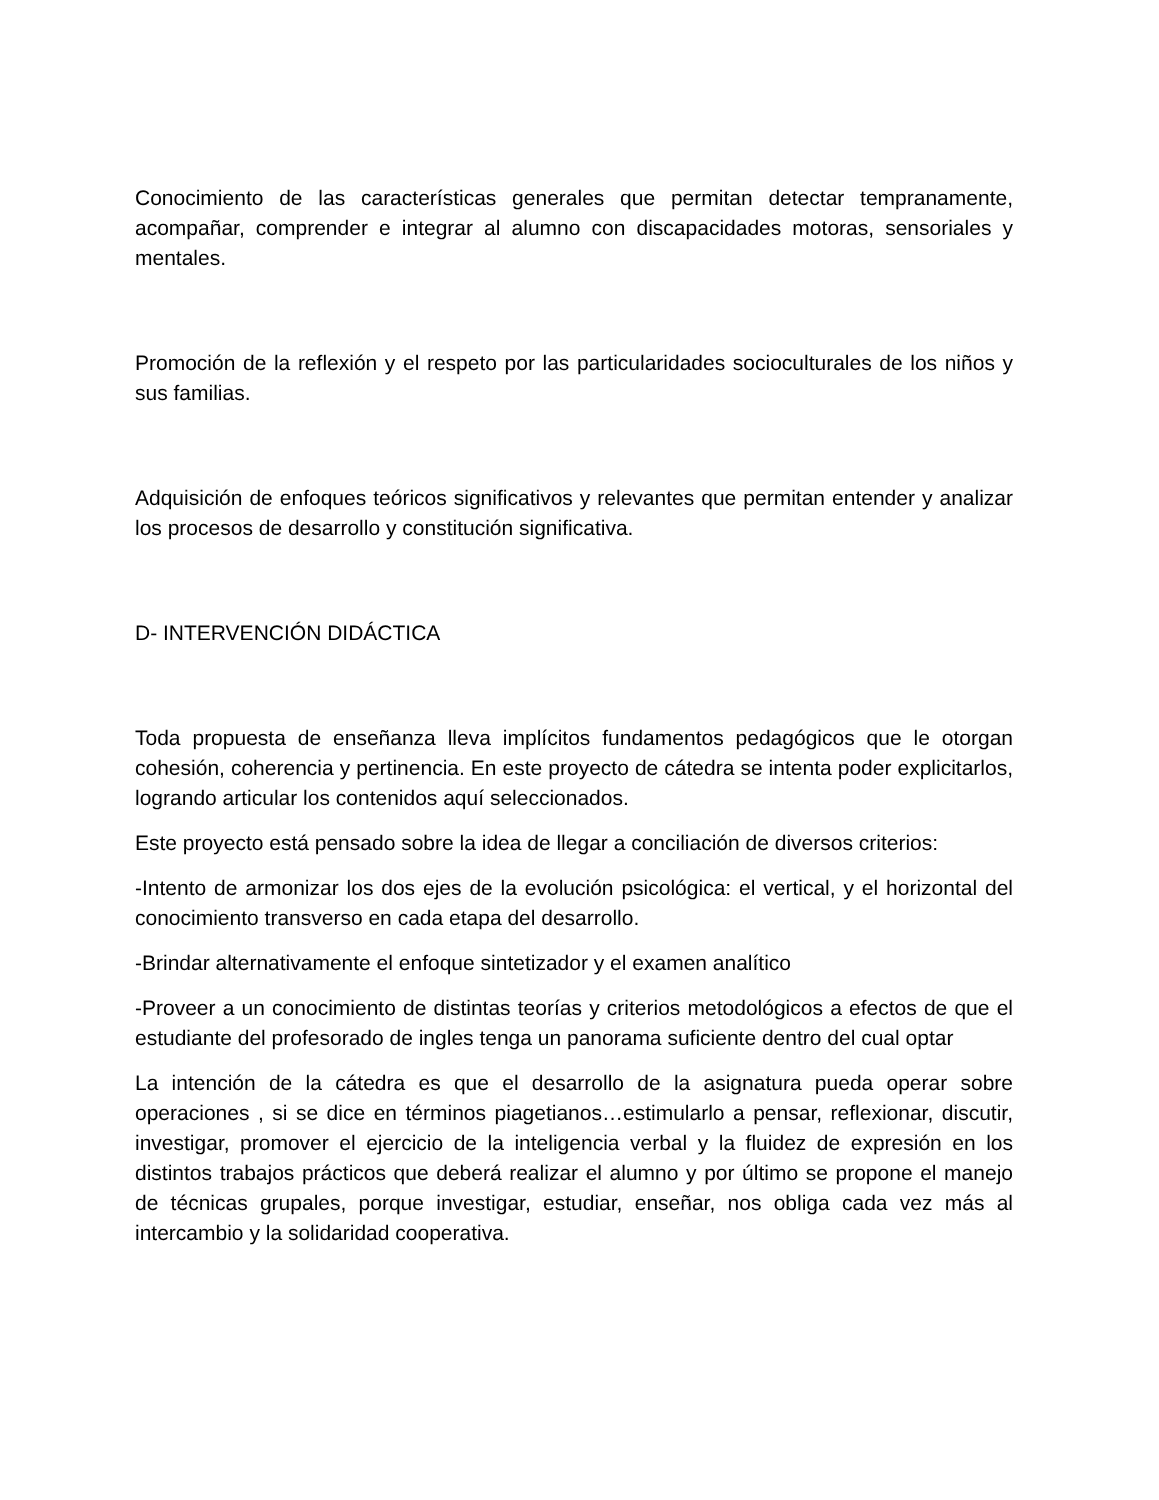Conocimiento de las características generales que permitan detectar tempranamente, acompañar, comprender e integrar al alumno con discapacidades motoras, sensoriales y mentales.
Promoción de la reflexión y el respeto por las particularidades socioculturales de los niños y sus familias.
Adquisición de enfoques teóricos significativos y relevantes que permitan entender y analizar los procesos de desarrollo y constitución significativa.
D- INTERVENCIÓN DIDÁCTICA
Toda propuesta de enseñanza lleva implícitos fundamentos pedagógicos que le otorgan cohesión, coherencia y pertinencia. En este proyecto de cátedra se intenta poder explicitarlos, logrando articular los contenidos aquí seleccionados.
Este proyecto está pensado sobre la idea de llegar a conciliación de diversos criterios:
-Intento de armonizar los dos ejes de la evolución psicológica: el vertical, y el horizontal del conocimiento transverso en cada etapa del desarrollo.
-Brindar alternativamente el enfoque sintetizador y el examen analítico
-Proveer a un conocimiento de distintas teorías y criterios metodológicos a efectos de que el estudiante del profesorado de ingles tenga un panorama suficiente dentro del cual optar
La intención de la cátedra es que el desarrollo de la asignatura pueda operar sobre operaciones , si se dice en términos piagetianos…estimularlo a pensar, reflexionar, discutir, investigar, promover el ejercicio de la inteligencia verbal y la fluidez de expresión en los distintos trabajos prácticos que deberá realizar el alumno y por último se propone el manejo de técnicas grupales, porque investigar, estudiar, enseñar, nos obliga cada vez más al intercambio y la solidaridad cooperativa.